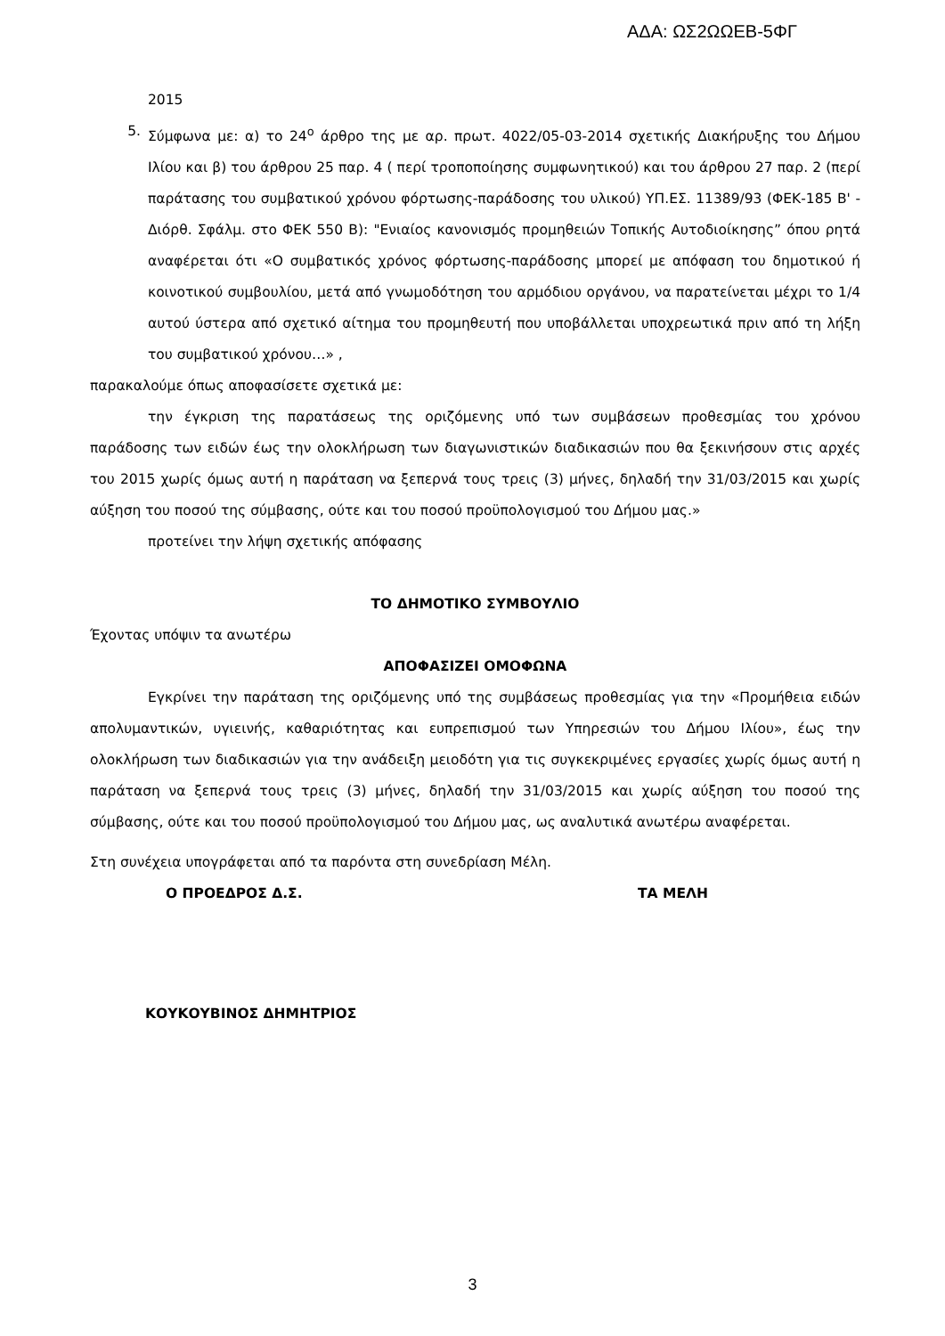ΑΔΑ: ΩΣ2ΩΩΕΒ-5ΦΓ
2015
5. Σύμφωνα με: α) το 24<sup>ο</sup> άρθρο της με αρ. πρωτ. 4022/05-03-2014 σχετικής Διακήρυξης του Δήμου Ιλίου και β) του άρθρου 25 παρ. 4 ( περί τροποποίησης συμφωνητικού) και του άρθρου 27 παρ. 2 (περί παράτασης του συμβατικού χρόνου φόρτωσης-παράδοσης του υλικού) ΥΠ.ΕΣ. 11389/93 (ΦΕΚ-185 Β' - Διόρθ. Σφάλμ. στο ΦΕΚ 550 Β): "Ενιαίος κανονισμός προμηθειών Τοπικής Αυτοδιοίκησης” όπου ρητά αναφέρεται ότι «Ο συμβατικός χρόνος φόρτωσης-παράδοσης μπορεί με απόφαση του δημοτικού ή κοινοτικού συμβουλίου, μετά από γνωμοδότηση του αρμόδιου οργάνου, να παρατείνεται μέχρι το 1/4 αυτού ύστερα από σχετικό αίτημα του προμηθευτή που υποβάλλεται υποχρεωτικά πριν από τη λήξη του συμβατικού χρόνου…» ,
παρακαλούμε όπως αποφασίσετε σχετικά με:
την έγκριση της παρατάσεως της οριζόμενης υπό των συμβάσεων προθεσμίας του χρόνου παράδοσης των ειδών έως την ολοκλήρωση των διαγωνιστικών διαδικασιών που θα ξεκινήσουν στις αρχές του 2015 χωρίς όμως αυτή η παράταση να ξεπερνά τους τρεις (3) μήνες, δηλαδή την 31/03/2015 και χωρίς αύξηση του ποσού της σύμβασης, ούτε και του ποσού προϋπολογισμού του Δήμου μας.»
προτείνει την λήψη σχετικής απόφασης
ΤΟ ΔΗΜΟΤΙΚΟ ΣΥΜΒΟΥΛΙΟ
Έχοντας υπόψιν τα ανωτέρω
ΑΠΟΦΑΣΙΖΕΙ ΟΜΟΦΩΝΑ
Εγκρίνει την παράταση της οριζόμενης υπό της συμβάσεως προθεσμίας για την «Προμήθεια ειδών απολυμαντικών, υγιεινής, καθαριότητας και ευπρεπισμού των Υπηρεσιών του Δήμου Ιλίου», έως την ολοκλήρωση των διαδικασιών για την ανάδειξη μειοδότη για τις συγκεκριμένες εργασίες χωρίς όμως αυτή η παράταση να ξεπερνά τους τρεις (3) μήνες, δηλαδή την 31/03/2015 και χωρίς αύξηση του ποσού της σύμβασης, ούτε και του ποσού προϋπολογισμού του Δήμου μας, ως αναλυτικά ανωτέρω αναφέρεται.
Στη συνέχεια υπογράφεται από τα παρόντα στη συνεδρίαση Μέλη.
Ο ΠΡΟΕΔΡΟΣ Δ.Σ. ΤΑ ΜΕΛΗ
ΚΟΥΚΟΥΒΙΝΟΣ ΔΗΜΗΤΡΙΟΣ
3